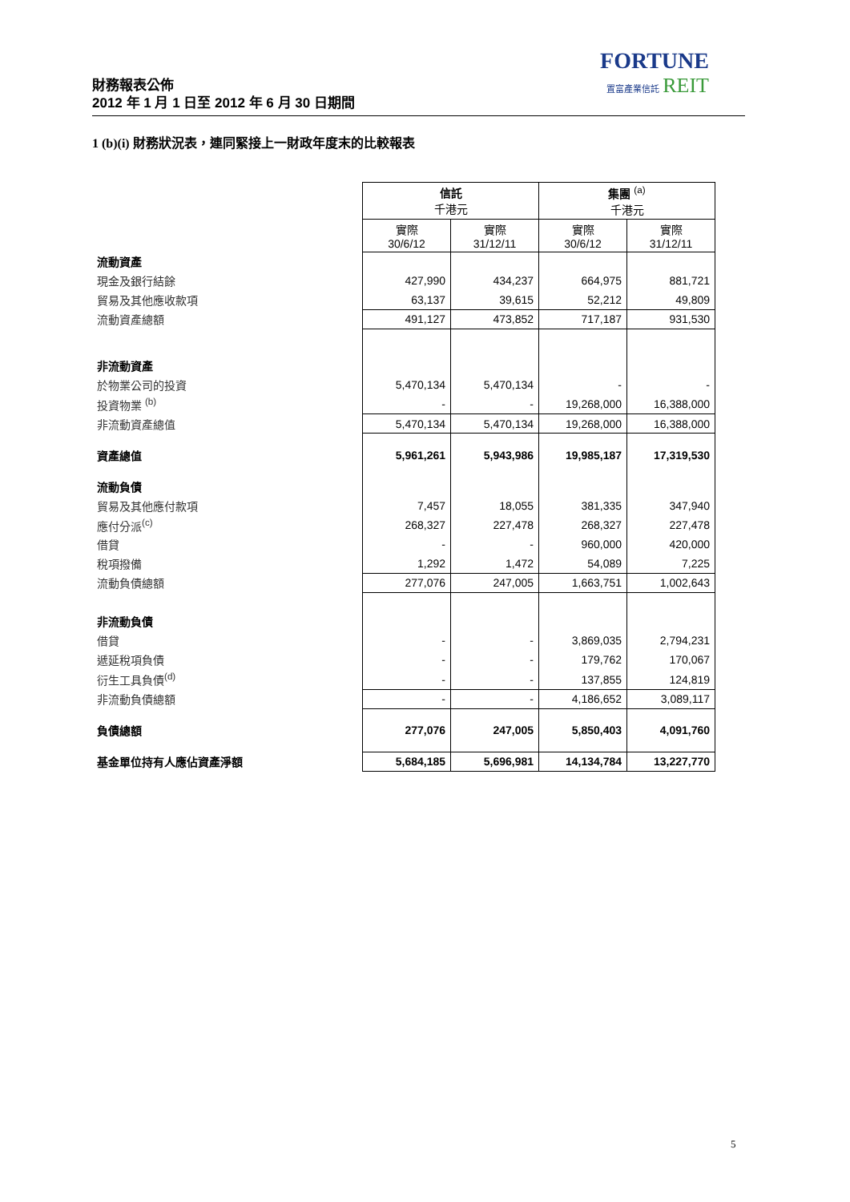FORTUNE
置富產業信託 REIT
財務報表公佈
2012 年 1 月 1 日至 2012 年 6 月 30 日期間
1 (b)(i) 財務狀況表，連同緊接上一財政年度末的比較報表
| | 信託 千港元 | | 集團 <sup>(a)</sup> 千港元 | |
| | 實際 30/6/12 | 實際 31/12/11 | 實際 30/6/12 | 實際 31/12/11 |
| 流動資產 | | | | |
| 現金及銀行結餘 | 427,990 | 434,237 | 664,975 | 881,721 |
| 貿易及其他應收款項 | 63,137 | 39,615 | 52,212 | 49,809 |
| 流動資產總額 | 491,127 | 473,852 | 717,187 | 931,530 |
| 非流動資產 | | | | |
| 於物業公司的投資 | 5,470,134 | 5,470,134 | - | - |
| 投資物業 <sup>(b)</sup> | - | - | 19,268,000 | 16,388,000 |
| 非流動資產總值 | 5,470,134 | 5,470,134 | 19,268,000 | 16,388,000 |
| 資產總值 | 5,961,261 | 5,943,986 | 19,985,187 | 17,319,530 |
| 流動負債 | | | | |
| 貿易及其他應付款項 | 7,457 | 18,055 | 381,335 | 347,940 |
| 應付分派<sup>(c)</sup> | 268,327 | 227,478 | 268,327 | 227,478 |
| 借貸 | - | - | 960,000 | 420,000 |
| 稅項撥備 | 1,292 | 1,472 | 54,089 | 7,225 |
| 流動負債總額 | 277,076 | 247,005 | 1,663,751 | 1,002,643 |
| 非流動負債 | | | | |
| 借貸 | - | - | 3,869,035 | 2,794,231 |
| 遞延稅項負債 | - | - | 179,762 | 170,067 |
| 衍生工具負債<sup>(d)</sup> | - | - | 137,855 | 124,819 |
| 非流動負債總額 | - | - | 4,186,652 | 3,089,117 |
| 負債總額 | 277,076 | 247,005 | 5,850,403 | 4,091,760 |
| 基金單位持有人應佔資產淨額 | 5,684,185 | 5,696,981 | 14,134,784 | 13,227,770 |
5